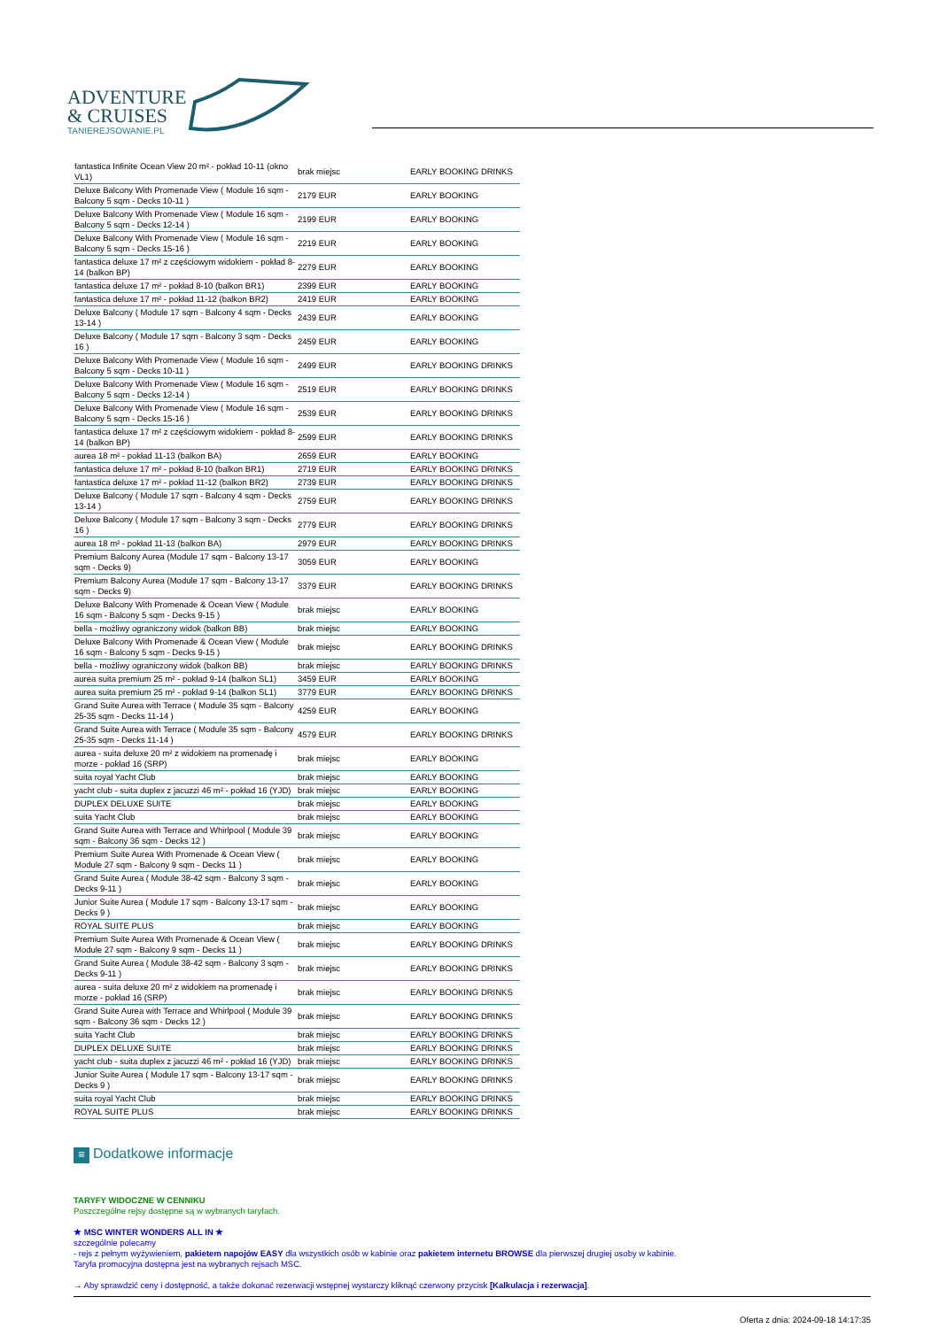ADVENTURE
& CRUISES
TANIEREJSOWANIE.PL
| fantastica Infinite Ocean View 20 m² - pokład 10-11 (okno VL1) | brak miejsc | EARLY BOOKING DRINKS |
| Deluxe Balcony With Promenade View ( Module 16 sqm - Balcony 5 sqm - Decks 10-11 ) | 2179 EUR | EARLY BOOKING |
| Deluxe Balcony With Promenade View ( Module 16 sqm - Balcony 5 sqm - Decks 12-14 ) | 2199 EUR | EARLY BOOKING |
| Deluxe Balcony With Promenade View ( Module 16 sqm - Balcony 5 sqm - Decks 15-16 ) | 2219 EUR | EARLY BOOKING |
| fantastica deluxe 17 m² z częściowym widokiem - pokład 8-14 (balkon BP) | 2279 EUR | EARLY BOOKING |
| fantastica deluxe 17 m² - pokład 8-10 (balkon BR1) | 2399 EUR | EARLY BOOKING |
| fantastica deluxe 17 m² - pokład 11-12 (balkon BR2) | 2419 EUR | EARLY BOOKING |
| Deluxe Balcony ( Module 17 sqm - Balcony 4 sqm - Decks 13-14 ) | 2439 EUR | EARLY BOOKING |
| Deluxe Balcony ( Module 17 sqm - Balcony 3 sqm - Decks 16 ) | 2459 EUR | EARLY BOOKING |
| Deluxe Balcony With Promenade View ( Module 16 sqm - Balcony 5 sqm - Decks 10-11 ) | 2499 EUR | EARLY BOOKING DRINKS |
| Deluxe Balcony With Promenade View ( Module 16 sqm - Balcony 5 sqm - Decks 12-14 ) | 2519 EUR | EARLY BOOKING DRINKS |
| Deluxe Balcony With Promenade View ( Module 16 sqm - Balcony 5 sqm - Decks 15-16 ) | 2539 EUR | EARLY BOOKING DRINKS |
| fantastica deluxe 17 m² z częściowym widokiem - pokład 8-14 (balkon BP) | 2599 EUR | EARLY BOOKING DRINKS |
| aurea 18 m² - pokład 11-13 (balkon BA) | 2659 EUR | EARLY BOOKING |
| fantastica deluxe 17 m² - pokład 8-10 (balkon BR1) | 2719 EUR | EARLY BOOKING DRINKS |
| fantastica deluxe 17 m² - pokład 11-12 (balkon BR2) | 2739 EUR | EARLY BOOKING DRINKS |
| Deluxe Balcony ( Module 17 sqm - Balcony 4 sqm - Decks 13-14 ) | 2759 EUR | EARLY BOOKING DRINKS |
| Deluxe Balcony ( Module 17 sqm - Balcony 3 sqm - Decks 16 ) | 2779 EUR | EARLY BOOKING DRINKS |
| aurea 18 m² - pokład 11-13 (balkon BA) | 2979 EUR | EARLY BOOKING DRINKS |
| Premium Balcony Aurea (Module 17 sqm - Balcony 13-17 sqm - Decks 9) | 3059 EUR | EARLY BOOKING |
| Premium Balcony Aurea (Module 17 sqm - Balcony 13-17 sqm - Decks 9) | 3379 EUR | EARLY BOOKING DRINKS |
| Deluxe Balcony With Promenade & Ocean View ( Module 16 sqm - Balcony 5 sqm - Decks 9-15 ) | brak miejsc | EARLY BOOKING |
| bella - możliwy ograniczony widok (balkon BB) | brak miejsc | EARLY BOOKING |
| Deluxe Balcony With Promenade & Ocean View ( Module 16 sqm - Balcony 5 sqm - Decks 9-15 ) | brak miejsc | EARLY BOOKING DRINKS |
| bella - możliwy ograniczony widok (balkon BB) | brak miejsc | EARLY BOOKING DRINKS |
| aurea suita premium 25 m² - pokład 9-14 (balkon SL1) | 3459 EUR | EARLY BOOKING |
| aurea suita premium 25 m² - pokład 9-14 (balkon SL1) | 3779 EUR | EARLY BOOKING DRINKS |
| Grand Suite Aurea with Terrace ( Module 35 sqm - Balcony 25-35 sqm - Decks 11-14 ) | 4259 EUR | EARLY BOOKING |
| Grand Suite Aurea with Terrace ( Module 35 sqm - Balcony 25-35 sqm - Decks 11-14 ) | 4579 EUR | EARLY BOOKING DRINKS |
| aurea - suita deluxe 20 m² z widokiem na promenadę i morze - pokład 16 (SRP) | brak miejsc | EARLY BOOKING |
| suita royal Yacht Club | brak miejsc | EARLY BOOKING |
| yacht club - suita duplex z jacuzzi 46 m² - pokład 16 (YJD) | brak miejsc | EARLY BOOKING |
| DUPLEX DELUXE SUITE | brak miejsc | EARLY BOOKING |
| suita Yacht Club | brak miejsc | EARLY BOOKING |
| Grand Suite Aurea with Terrace and Whirlpool ( Module 39 sqm - Balcony 36 sqm - Decks 12 ) | brak miejsc | EARLY BOOKING |
| Premium Suite Aurea With Promenade & Ocean View ( Module 27 sqm - Balcony 9 sqm - Decks 11 ) | brak miejsc | EARLY BOOKING |
| Grand Suite Aurea ( Module 38-42 sqm - Balcony 3 sqm - Decks 9-11 ) | brak miejsc | EARLY BOOKING |
| Junior Suite Aurea ( Module 17 sqm - Balcony 13-17 sqm - Decks 9 ) | brak miejsc | EARLY BOOKING |
| ROYAL SUITE PLUS | brak miejsc | EARLY BOOKING |
| Premium Suite Aurea With Promenade & Ocean View ( Module 27 sqm - Balcony 9 sqm - Decks 11 ) | brak miejsc | EARLY BOOKING DRINKS |
| Grand Suite Aurea ( Module 38-42 sqm - Balcony 3 sqm - Decks 9-11 ) | brak miejsc | EARLY BOOKING DRINKS |
| aurea - suita deluxe 20 m² z widokiem na promenadę i morze - pokład 16 (SRP) | brak miejsc | EARLY BOOKING DRINKS |
| Grand Suite Aurea with Terrace and Whirlpool ( Module 39 sqm - Balcony 36 sqm - Decks 12 ) | brak miejsc | EARLY BOOKING DRINKS |
| suita Yacht Club | brak miejsc | EARLY BOOKING DRINKS |
| DUPLEX DELUXE SUITE | brak miejsc | EARLY BOOKING DRINKS |
| yacht club - suita duplex z jacuzzi 46 m² - pokład 16 (YJD) | brak miejsc | EARLY BOOKING DRINKS |
| Junior Suite Aurea ( Module 17 sqm - Balcony 13-17 sqm - Decks 9 ) | brak miejsc | EARLY BOOKING DRINKS |
| suita royal Yacht Club | brak miejsc | EARLY BOOKING DRINKS |
| ROYAL SUITE PLUS | brak miejsc | EARLY BOOKING DRINKS |
≡ Dodatkowe informacje
TARYFY WIDOCZNE W CENNIKU
Poszczególne rejsy dostępne są w wybranych taryfach.
★ MSC WINTER WONDERS ALL IN ★
szczególnie polecamy
- rejs z pełnym wyżywieniem, pakietem napojów EASY dla wszystkich osób w kabinie oraz pakietem internetu BROWSE dla pierwszej drugiej osoby w kabinie.
Taryfa promocyjna dostępna jest na wybranych rejsach MSC.
→ Aby sprawdzić ceny i dostępność, a także dokonać rezerwacji wstępnej wystarczy kliknąć czerwony przycisk [Kalkulacja i rezerwacja].
Oferta z dnia: 2024-09-18 14:17:35